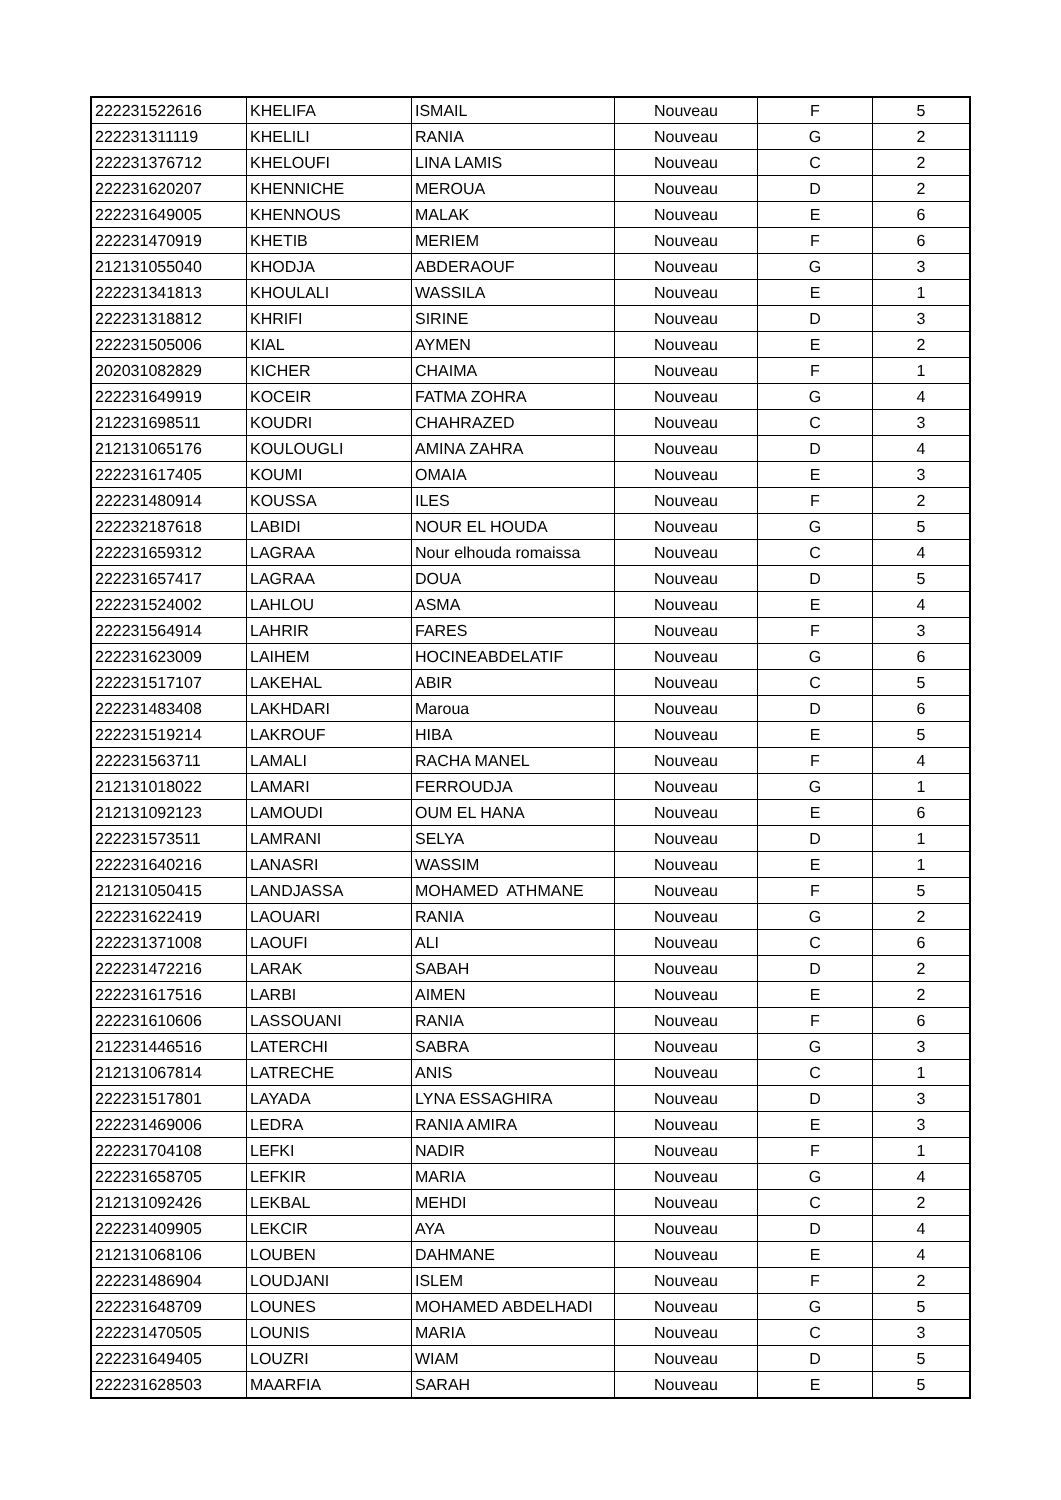| 222231522616 | KHELIFA | ISMAIL | Nouveau | F | 5 |
| 222231311119 | KHELILI | RANIA | Nouveau | G | 2 |
| 222231376712 | KHELOUFI | LINA LAMIS | Nouveau | C | 2 |
| 222231620207 | KHENNICHE | MEROUA | Nouveau | D | 2 |
| 222231649005 | KHENNOUS | MALAK | Nouveau | E | 6 |
| 222231470919 | KHETIB | MERIEM | Nouveau | F | 6 |
| 212131055040 | KHODJA | ABDERAOUF | Nouveau | G | 3 |
| 222231341813 | KHOULALI | WASSILA | Nouveau | E | 1 |
| 222231318812 | KHRIFI | SIRINE | Nouveau | D | 3 |
| 222231505006 | KIAL | AYMEN | Nouveau | E | 2 |
| 202031082829 | KICHER | CHAIMA | Nouveau | F | 1 |
| 222231649919 | KOCEIR | FATMA ZOHRA | Nouveau | G | 4 |
| 212231698511 | KOUDRI | CHAHRAZED | Nouveau | C | 3 |
| 212131065176 | KOULOUGLI | AMINA ZAHRA | Nouveau | D | 4 |
| 222231617405 | KOUMI | OMAIA | Nouveau | E | 3 |
| 222231480914 | KOUSSA | ILES | Nouveau | F | 2 |
| 222232187618 | LABIDI | NOUR EL HOUDA | Nouveau | G | 5 |
| 222231659312 | LAGRAA | Nour elhouda romaissa | Nouveau | C | 4 |
| 222231657417 | LAGRAA | DOUA | Nouveau | D | 5 |
| 222231524002 | LAHLOU | ASMA | Nouveau | E | 4 |
| 222231564914 | LAHRIR | FARES | Nouveau | F | 3 |
| 222231623009 | LAIHEM | HOCINEABDELATIF | Nouveau | G | 6 |
| 222231517107 | LAKEHAL | ABIR | Nouveau | C | 5 |
| 222231483408 | LAKHDARI | Maroua | Nouveau | D | 6 |
| 222231519214 | LAKROUF | HIBA | Nouveau | E | 5 |
| 222231563711 | LAMALI | RACHA MANEL | Nouveau | F | 4 |
| 212131018022 | LAMARI | FERROUDJA | Nouveau | G | 1 |
| 212131092123 | LAMOUDI | OUM EL HANA | Nouveau | E | 6 |
| 222231573511 | LAMRANI | SELYA | Nouveau | D | 1 |
| 222231640216 | LANASRI | WASSIM | Nouveau | E | 1 |
| 212131050415 | LANDJASSA | MOHAMED ATHMANE | Nouveau | F | 5 |
| 222231622419 | LAOUARI | RANIA | Nouveau | G | 2 |
| 222231371008 | LAOUFI | ALI | Nouveau | C | 6 |
| 222231472216 | LARAK | SABAH | Nouveau | D | 2 |
| 222231617516 | LARBI | AIMEN | Nouveau | E | 2 |
| 222231610606 | LASSOUANI | RANIA | Nouveau | F | 6 |
| 212231446516 | LATERCHI | SABRA | Nouveau | G | 3 |
| 212131067814 | LATRECHE | ANIS | Nouveau | C | 1 |
| 222231517801 | LAYADA | LYNA ESSAGHIRA | Nouveau | D | 3 |
| 222231469006 | LEDRA | RANIA AMIRA | Nouveau | E | 3 |
| 222231704108 | LEFKI | NADIR | Nouveau | F | 1 |
| 222231658705 | LEFKIR | MARIA | Nouveau | G | 4 |
| 212131092426 | LEKBAL | MEHDI | Nouveau | C | 2 |
| 222231409905 | LEKCIR | AYA | Nouveau | D | 4 |
| 212131068106 | LOUBEN | DAHMANE | Nouveau | E | 4 |
| 222231486904 | LOUDJANI | ISLEM | Nouveau | F | 2 |
| 222231648709 | LOUNES | MOHAMED ABDELHADI | Nouveau | G | 5 |
| 222231470505 | LOUNIS | MARIA | Nouveau | C | 3 |
| 222231649405 | LOUZRI | WIAM | Nouveau | D | 5 |
| 222231628503 | MAARFIA | SARAH | Nouveau | E | 5 |